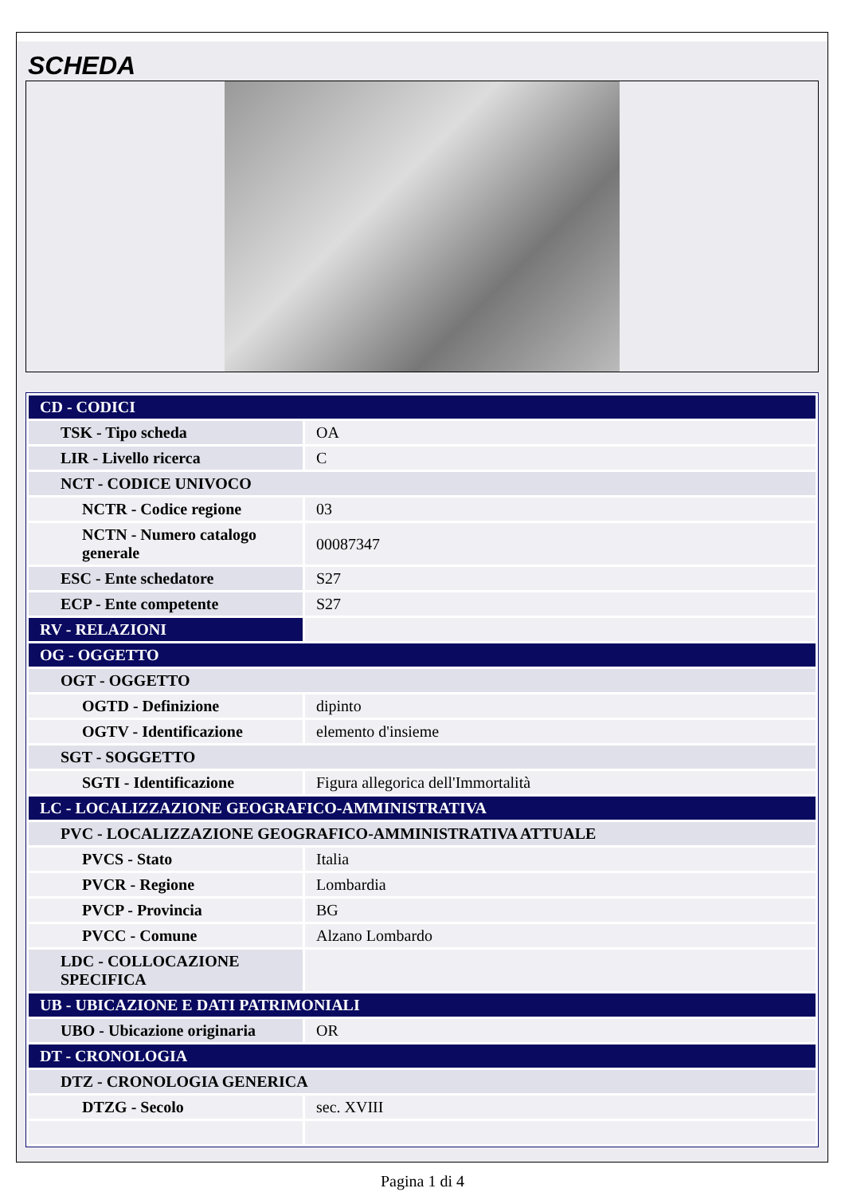SCHEDA
| CD - CODICI | |
| TSK - Tipo scheda | OA |
| LIR - Livello ricerca | C |
| NCT - CODICE UNIVOCO | |
| NCTR - Codice regione | 03 |
| NCTN - Numero catalogo generale | 00087347 |
| ESC - Ente schedatore | S27 |
| ECP - Ente competente | S27 |
| RV - RELAZIONI | |
| OG - OGGETTO | |
| OGT - OGGETTO | |
| OGTD - Definizione | dipinto |
| OGTV - Identificazione | elemento d'insieme |
| SGT - SOGGETTO | |
| SGTI - Identificazione | Figura allegorica dell'Immortalità |
| LC - LOCALIZZAZIONE GEOGRAFICO-AMMINISTRATIVA | |
| PVC - LOCALIZZAZIONE GEOGRAFICO-AMMINISTRATIVA ATTUALE | |
| PVCS - Stato | Italia |
| PVCR - Regione | Lombardia |
| PVCP - Provincia | BG |
| PVCC - Comune | Alzano Lombardo |
| LDC - COLLOCAZIONE SPECIFICA | |
| UB - UBICAZIONE E DATI PATRIMONIALI | |
| UBO - Ubicazione originaria | OR |
| DT - CRONOLOGIA | |
| DTZ - CRONOLOGIA GENERICA | |
| DTZG - Secolo | sec. XVIII |
Pagina 1 di 4